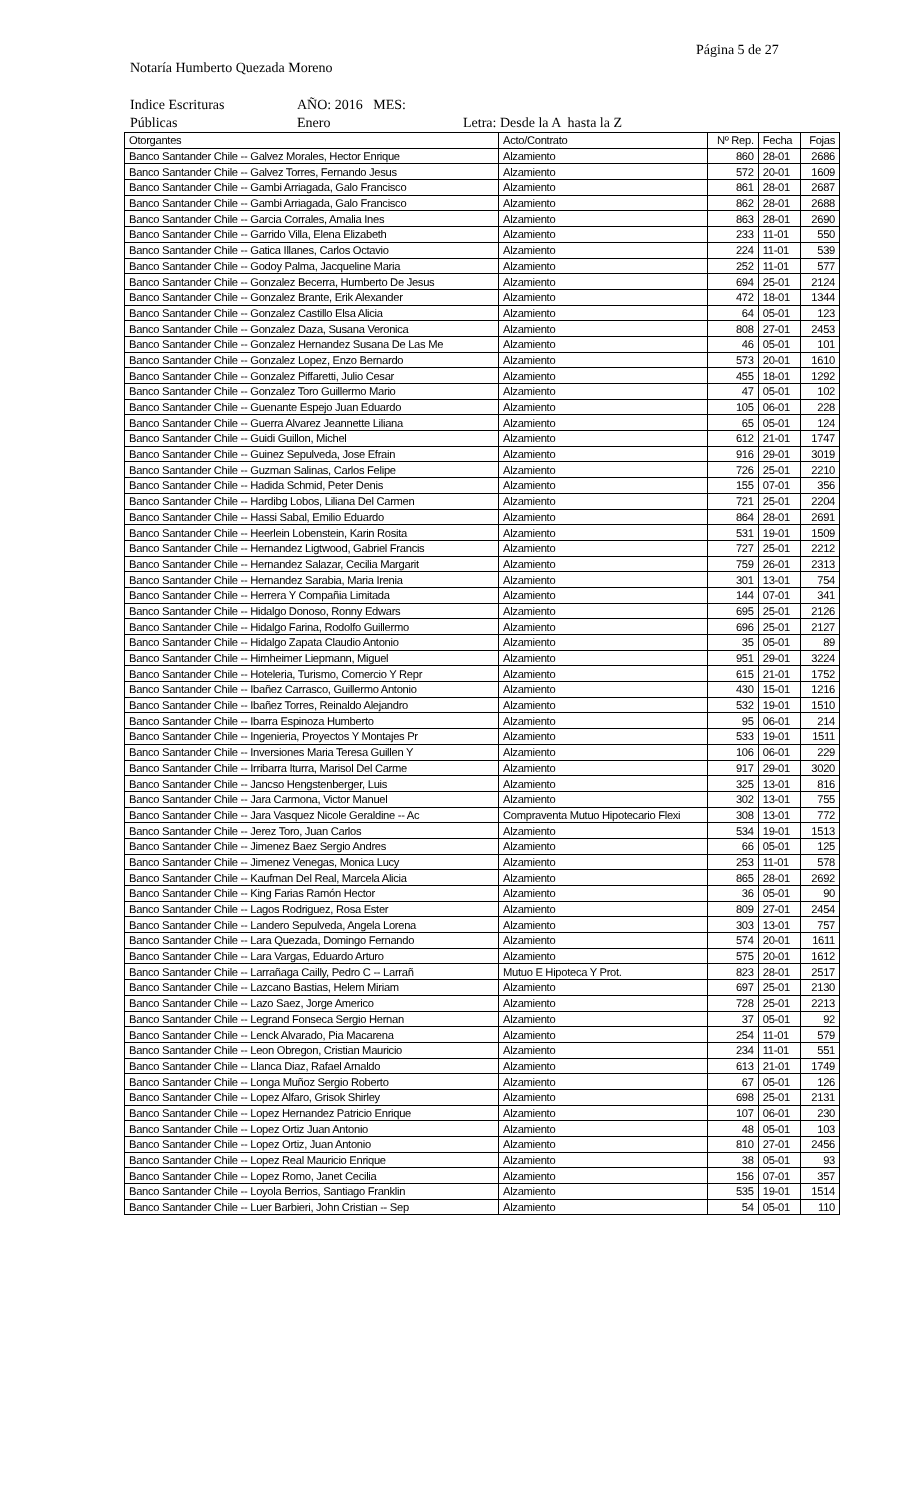Página 5 de 27
Notaría Humberto Quezada Moreno
Indice Escrituras
Públicas
AÑO: 2016 MES:
Enero
Letra: Desde la A hasta la Z
| Otorgantes | Acto/Contrato | Nº Rep. | Fecha | Fojas |
| --- | --- | --- | --- | --- |
| Banco Santander Chile -- Galvez Morales, Hector Enrique | Alzamiento | 860 | 28-01 | 2686 |
| Banco Santander Chile -- Galvez Torres, Fernando Jesus | Alzamiento | 572 | 20-01 | 1609 |
| Banco Santander Chile -- Gambi Arriagada, Galo Francisco | Alzamiento | 861 | 28-01 | 2687 |
| Banco Santander Chile -- Gambi Arriagada, Galo Francisco | Alzamiento | 862 | 28-01 | 2688 |
| Banco Santander Chile -- Garcia Corrales, Amalia Ines | Alzamiento | 863 | 28-01 | 2690 |
| Banco Santander Chile -- Garrido Villa, Elena Elizabeth | Alzamiento | 233 | 11-01 | 550 |
| Banco Santander Chile -- Gatica Illanes, Carlos Octavio | Alzamiento | 224 | 11-01 | 539 |
| Banco Santander Chile -- Godoy Palma, Jacqueline Maria | Alzamiento | 252 | 11-01 | 577 |
| Banco Santander Chile -- Gonzalez Becerra, Humberto De Jesus | Alzamiento | 694 | 25-01 | 2124 |
| Banco Santander Chile -- Gonzalez Brante, Erik Alexander | Alzamiento | 472 | 18-01 | 1344 |
| Banco Santander Chile -- Gonzalez Castillo Elsa Alicia | Alzamiento | 64 | 05-01 | 123 |
| Banco Santander Chile -- Gonzalez Daza, Susana Veronica | Alzamiento | 808 | 27-01 | 2453 |
| Banco Santander Chile -- Gonzalez Hernandez Susana De Las Me | Alzamiento | 46 | 05-01 | 101 |
| Banco Santander Chile -- Gonzalez Lopez, Enzo Bernardo | Alzamiento | 573 | 20-01 | 1610 |
| Banco Santander Chile -- Gonzalez Piffaretti, Julio Cesar | Alzamiento | 455 | 18-01 | 1292 |
| Banco Santander Chile -- Gonzalez Toro Guillermo Mario | Alzamiento | 47 | 05-01 | 102 |
| Banco Santander Chile -- Guenante Espejo Juan Eduardo | Alzamiento | 105 | 06-01 | 228 |
| Banco Santander Chile -- Guerra Alvarez Jeannette Liliana | Alzamiento | 65 | 05-01 | 124 |
| Banco Santander Chile -- Guidi Guillon, Michel | Alzamiento | 612 | 21-01 | 1747 |
| Banco Santander Chile -- Guinez Sepulveda, Jose Efrain | Alzamiento | 916 | 29-01 | 3019 |
| Banco Santander Chile -- Guzman Salinas, Carlos Felipe | Alzamiento | 726 | 25-01 | 2210 |
| Banco Santander Chile -- Hadida Schmid, Peter Denis | Alzamiento | 155 | 07-01 | 356 |
| Banco Santander Chile -- Hardibg Lobos, Liliana Del Carmen | Alzamiento | 721 | 25-01 | 2204 |
| Banco Santander Chile -- Hassi Sabal, Emilio Eduardo | Alzamiento | 864 | 28-01 | 2691 |
| Banco Santander Chile -- Heerlein Lobenstein, Karin Rosita | Alzamiento | 531 | 19-01 | 1509 |
| Banco Santander Chile -- Hernandez Ligtwood, Gabriel Francis | Alzamiento | 727 | 25-01 | 2212 |
| Banco Santander Chile -- Hernandez Salazar, Cecilia Margarit | Alzamiento | 759 | 26-01 | 2313 |
| Banco Santander Chile -- Hernandez Sarabia, Maria Irenia | Alzamiento | 301 | 13-01 | 754 |
| Banco Santander Chile -- Herrera Y Compañia Limitada | Alzamiento | 144 | 07-01 | 341 |
| Banco Santander Chile -- Hidalgo Donoso, Ronny Edwars | Alzamiento | 695 | 25-01 | 2126 |
| Banco Santander Chile -- Hidalgo Farina, Rodolfo Guillermo | Alzamiento | 696 | 25-01 | 2127 |
| Banco Santander Chile -- Hidalgo Zapata Claudio Antonio | Alzamiento | 35 | 05-01 | 89 |
| Banco Santander Chile -- Hirnheimer Liepmann, Miguel | Alzamiento | 951 | 29-01 | 3224 |
| Banco Santander Chile -- Hoteleria, Turismo, Comercio Y Repr | Alzamiento | 615 | 21-01 | 1752 |
| Banco Santander Chile -- Ibañez Carrasco, Guillermo Antonio | Alzamiento | 430 | 15-01 | 1216 |
| Banco Santander Chile -- Ibañez Torres, Reinaldo Alejandro | Alzamiento | 532 | 19-01 | 1510 |
| Banco Santander Chile -- Ibarra Espinoza Humberto | Alzamiento | 95 | 06-01 | 214 |
| Banco Santander Chile -- Ingenieria, Proyectos Y Montajes Pr | Alzamiento | 533 | 19-01 | 1511 |
| Banco Santander Chile -- Inversiones Maria Teresa Guillen Y | Alzamiento | 106 | 06-01 | 229 |
| Banco Santander Chile -- Irribarra Iturra, Marisol Del Carme | Alzamiento | 917 | 29-01 | 3020 |
| Banco Santander Chile -- Jancso Hengstenberger, Luis | Alzamiento | 325 | 13-01 | 816 |
| Banco Santander Chile -- Jara Carmona, Victor Manuel | Alzamiento | 302 | 13-01 | 755 |
| Banco Santander Chile -- Jara Vasquez Nicole Geraldine -- Ac | Compraventa Mutuo Hipotecario Flexi | 308 | 13-01 | 772 |
| Banco Santander Chile -- Jerez Toro, Juan Carlos | Alzamiento | 534 | 19-01 | 1513 |
| Banco Santander Chile -- Jimenez Baez Sergio Andres | Alzamiento | 66 | 05-01 | 125 |
| Banco Santander Chile -- Jimenez Venegas, Monica Lucy | Alzamiento | 253 | 11-01 | 578 |
| Banco Santander Chile -- Kaufman Del Real, Marcela Alicia | Alzamiento | 865 | 28-01 | 2692 |
| Banco Santander Chile -- King Farias Ramón Hector | Alzamiento | 36 | 05-01 | 90 |
| Banco Santander Chile -- Lagos Rodriguez, Rosa Ester | Alzamiento | 809 | 27-01 | 2454 |
| Banco Santander Chile -- Landero Sepulveda, Angela Lorena | Alzamiento | 303 | 13-01 | 757 |
| Banco Santander Chile -- Lara Quezada, Domingo Fernando | Alzamiento | 574 | 20-01 | 1611 |
| Banco Santander Chile -- Lara Vargas, Eduardo Arturo | Alzamiento | 575 | 20-01 | 1612 |
| Banco Santander Chile -- Larrañaga Cailly, Pedro C -- Larrañ | Mutuo E Hipoteca Y Prot. | 823 | 28-01 | 2517 |
| Banco Santander Chile -- Lazcano Bastias, Helem Miriam | Alzamiento | 697 | 25-01 | 2130 |
| Banco Santander Chile -- Lazo Saez, Jorge Americo | Alzamiento | 728 | 25-01 | 2213 |
| Banco Santander Chile -- Legrand Fonseca Sergio Hernan | Alzamiento | 37 | 05-01 | 92 |
| Banco Santander Chile -- Lenck Alvarado, Pia Macarena | Alzamiento | 254 | 11-01 | 579 |
| Banco Santander Chile -- Leon Obregon, Cristian Mauricio | Alzamiento | 234 | 11-01 | 551 |
| Banco Santander Chile -- Llanca Diaz, Rafael Arnaldo | Alzamiento | 613 | 21-01 | 1749 |
| Banco Santander Chile -- Longa Muñoz Sergio Roberto | Alzamiento | 67 | 05-01 | 126 |
| Banco Santander Chile -- Lopez Alfaro, Grisok Shirley | Alzamiento | 698 | 25-01 | 2131 |
| Banco Santander Chile -- Lopez Hernandez Patricio Enrique | Alzamiento | 107 | 06-01 | 230 |
| Banco Santander Chile -- Lopez Ortiz Juan Antonio | Alzamiento | 48 | 05-01 | 103 |
| Banco Santander Chile -- Lopez Ortiz, Juan Antonio | Alzamiento | 810 | 27-01 | 2456 |
| Banco Santander Chile -- Lopez Real Mauricio Enrique | Alzamiento | 38 | 05-01 | 93 |
| Banco Santander Chile -- Lopez Romo, Janet Cecilia | Alzamiento | 156 | 07-01 | 357 |
| Banco Santander Chile -- Loyola Berrios, Santiago Franklin | Alzamiento | 535 | 19-01 | 1514 |
| Banco Santander Chile -- Luer Barbieri, John Cristian -- Sep | Alzamiento | 54 | 05-01 | 110 |